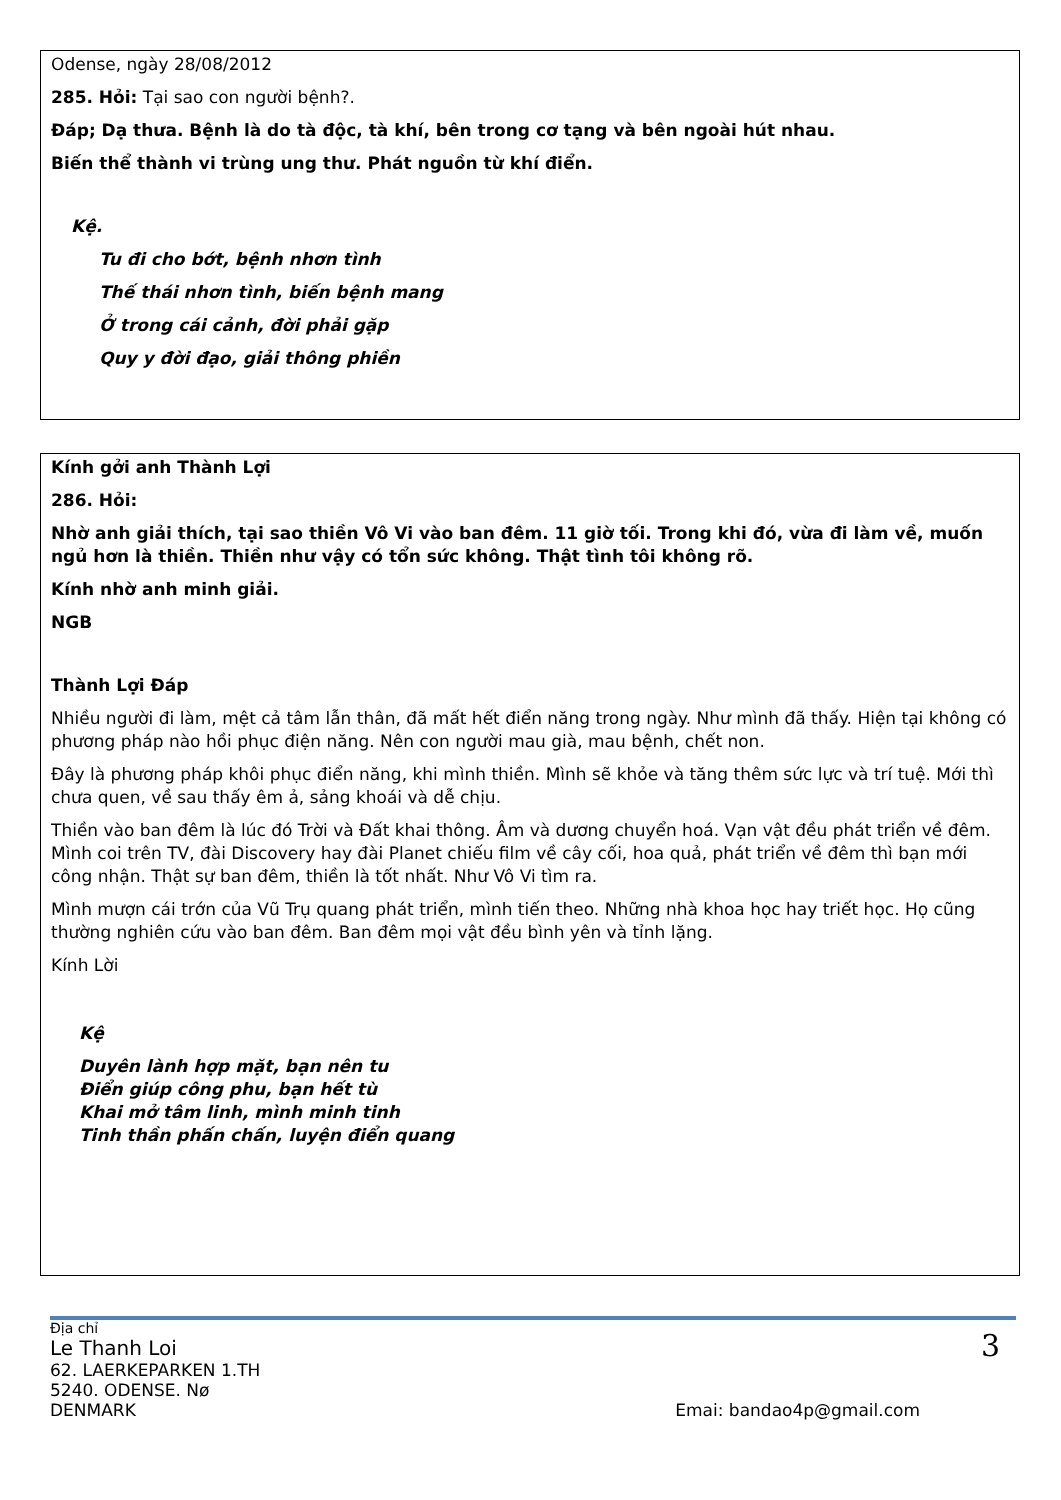Odense, ngày 28/08/2012
285. Hỏi: Tại sao con người bệnh?.
Đáp; Dạ thưa. Bệnh là do tà độc, tà khí, bên trong cơ tạng và bên ngoài hút nhau.
Biến thể thành vi trùng ung thư. Phát nguồn từ khí điển.
Kệ.
Tu đi cho bớt, bệnh nhơn tình
Thế thái nhơn tình, biến bệnh mang
Ở trong cái cảnh, đời phải gặp
Quy y đời đạo, giải thông phiền
Kính gởi anh Thành Lợi
286. Hỏi:
Nhờ anh giải thích, tại sao thiền Vô Vi vào ban đêm. 11 giờ tối. Trong khi đó, vừa đi làm về, muốn ngủ hơn là thiền. Thiền như vậy có tổn sức không. Thật tình tôi không rõ.
Kính nhờ anh minh giải.
NGB
Thành Lợi Đáp
Nhiều người đi làm, mệt cả tâm lẫn thân, đã mất hết điển năng trong ngày. Như mình đã thấy. Hiện tại không có phương pháp nào hồi phục điện năng. Nên con người mau già, mau bệnh, chết non.
Đây là phương pháp khôi phục điển năng, khi mình thiền. Mình sẽ khỏe và tăng thêm sức lực và trí tuệ. Mới thì chưa quen, về sau thấy êm ả, sảng khoái và dễ chịu.
Thiền vào ban đêm là lúc đó Trời và Đất khai thông. Âm và dương chuyển hoá. Vạn vật đều phát triển về đêm. Mình coi trên TV, đài Discovery hay đài Planet chiếu film về cây cối, hoa quả, phát triển về đêm thì bạn mới công nhận. Thật sự ban đêm, thiền là tốt nhất. Như Vô Vi tìm ra.
Mình mượn cái trớn của Vũ Trụ quang phát triển, mình tiến theo. Những nhà khoa học hay triết học. Họ cũng thường nghiên cứu vào ban đêm. Ban đêm mọi vật đều bình yên và tỉnh lặng.
Kính Lời
Kệ
Duyên lành hợp mặt, bạn nên tu
Điển giúp công phu, bạn hết tù
Khai mở tâm linh, mình minh tinh
Tinh thần phấn chấn, luyện điển quang
Địa chỉ
3
Le Thanh Loi
62. LAERKEPARKEN 1.TH
5240. ODENSE. Nø
DENMARK Emai: bandao4p@gmail.com